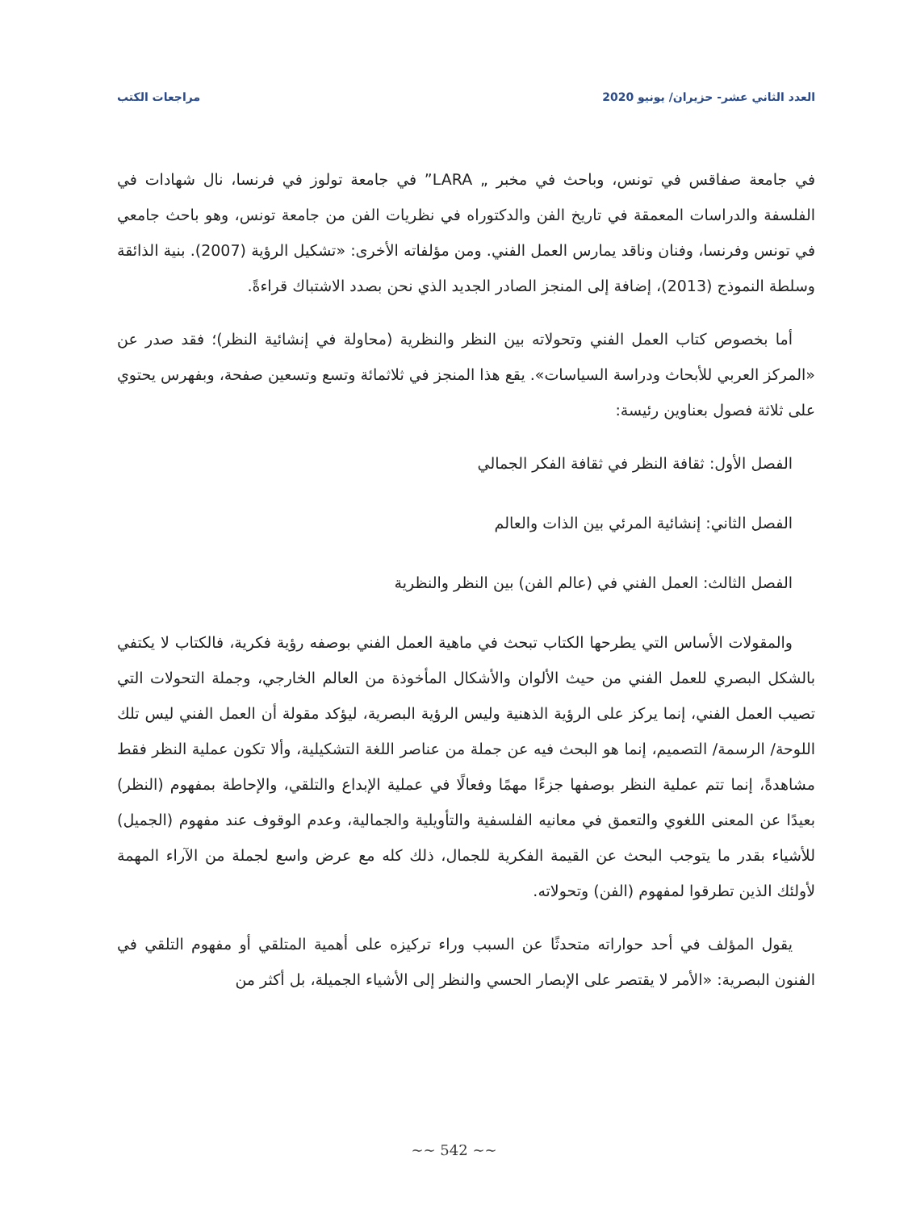العدد الثاني عشر- حزيران/ يونيو 2020 مراجعات الكتب
في جامعة صفاقس في تونس، وباحث في مخبر „ LARA” في جامعة تولوز في فرنسا، نال شهادات في الفلسفة والدراسات المعمقة في تاريخ الفن والدكتوراه في نظريات الفن من جامعة تونس، وهو باحث جامعي في تونس وفرنسا، وفنان وناقد يمارس العمل الفني. ومن مؤلفاته الأخرى: «تشكيل الرؤية (2007). بنية الذائقة وسلطة النموذج (2013)، إضافة إلى المنجز الصادر الجديد الذي نحن بصدد الاشتباك قراءةً.
أما بخصوص كتاب العمل الفني وتحولاته بين النظر والنظرية (محاولة في إنشائية النظر)؛ فقد صدر عن «المركز العربي للأبحاث ودراسة السياسات». يقع هذا المنجز في ثلاثمائة وتسع وتسعين صفحة، وبفهرس يحتوي على ثلاثة فصول بعناوين رئيسة:
الفصل الأول: ثقافة النظر في ثقافة الفكر الجمالي
الفصل الثاني: إنشائية المرئي بين الذات والعالم
الفصل الثالث: العمل الفني في (عالم الفن) بين النظر والنظرية
والمقولات الأساس التي يطرحها الكتاب تبحث في ماهية العمل الفني بوصفه رؤية فكرية، فالكتاب لا يكتفي بالشكل البصري للعمل الفني من حيث الألوان والأشكال المأخوذة من العالم الخارجي، وجملة التحولات التي تصيب العمل الفني، إنما يركز على الرؤية الذهنية وليس الرؤية البصرية، ليؤكد مقولة أن العمل الفني ليس تلك اللوحة/ الرسمة/ التصميم، إنما هو البحث فيه عن جملة من عناصر اللغة التشكيلية، وألا تكون عملية النظر فقط مشاهدةً، إنما تتم عملية النظر بوصفها جزءًا مهمًا وفعالًا في عملية الإبداع والتلقي، والإحاطة بمفهوم (النظر) بعيدًا عن المعنى اللغوي والتعمق في معانيه الفلسفية والتأويلية والجمالية، وعدم الوقوف عند مفهوم (الجميل) للأشياء بقدر ما يتوجب البحث عن القيمة الفكرية للجمال، ذلك كله مع عرض واسع لجملة من الآراء المهمة لأولئك الذين تطرقوا لمفهوم (الفن) وتحولاته.
يقول المؤلف في أحد حواراته متحدثًا عن السبب وراء تركيزه على أهمية المتلقي أو مفهوم التلقي في الفنون البصرية: «الأمر لا يقتصر على الإبصار الحسي والنظر إلى الأشياء الجميلة، بل أكثر من
~~ 542 ~~